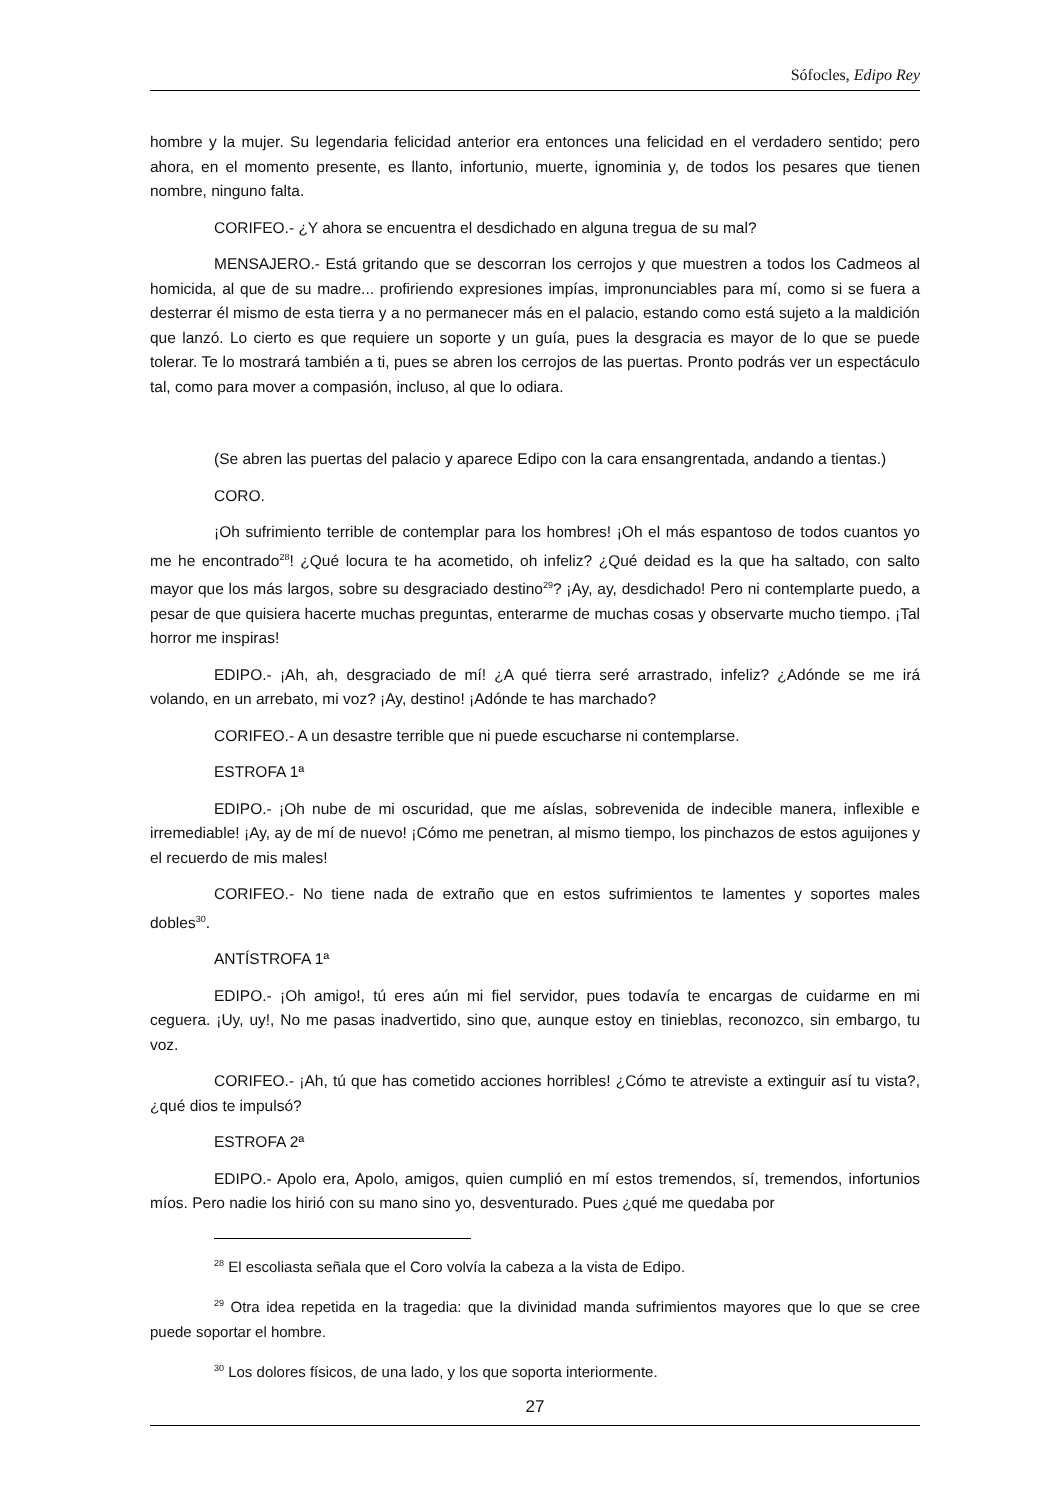Sófocles, Edipo Rey
hombre y la mujer. Su legendaria felicidad anterior era entonces una felicidad en el verdadero sentido; pero ahora, en el momento presente, es llanto, infortunio, muerte, ignominia y, de todos los pesares que tienen nombre, ninguno falta.
CORIFEO.- ¿Y ahora se encuentra el desdichado en alguna tregua de su mal?
MENSAJERO.- Está gritando que se descorran los cerrojos y que muestren a todos los Cadmeos al homicida, al que de su madre... profiriendo expresiones impías, impronunciables para mí, como si se fuera a desterrar él mismo de esta tierra y a no permanecer más en el palacio, estando como está sujeto a la maldición que lanzó. Lo cierto es que requiere un soporte y un guía, pues la desgracia es mayor de lo que se puede tolerar. Te lo mostrará también a ti, pues se abren los cerrojos de las puertas. Pronto podrás ver un espectáculo tal, como para mover a compasión, incluso, al que lo odiara.
(Se abren las puertas del palacio y aparece Edipo con la cara ensangrentada, andando a tientas.)
CORO.
¡Oh sufrimiento terrible de contemplar para los hombres! ¡Oh el más espantoso de todos cuantos yo me he encontrado<sup>28</sup>! ¿Qué locura te ha acometido, oh infeliz? ¿Qué deidad es la que ha saltado, con salto mayor que los más largos, sobre su desgraciado destino<sup>29</sup>? ¡Ay, ay, desdichado! Pero ni contemplarte puedo, a pesar de que quisiera hacerte muchas preguntas, enterarme de muchas cosas y observarte mucho tiempo. ¡Tal horror me inspiras!
EDIPO.- ¡Ah, ah, desgraciado de mí! ¿A qué tierra seré arrastrado, infeliz? ¿Adónde se me irá volando, en un arrebato, mi voz? ¡Ay, destino! ¡Adónde te has marchado?
CORIFEO.- A un desastre terrible que ni puede escucharse ni contemplarse.
ESTROFA 1ª
EDIPO.- ¡Oh nube de mi oscuridad, que me aíslas, sobrevenida de indecible manera, inflexible e irremediable! ¡Ay, ay de mí de nuevo! ¡Cómo me penetran, al mismo tiempo, los pinchazos de estos aguijones y el recuerdo de mis males!
CORIFEO.- No tiene nada de extraño que en estos sufrimientos te lamentes y soportes males dobles<sup>30</sup>.
ANTÍSTROFA 1ª
EDIPO.- ¡Oh amigo!, tú eres aún mi fiel servidor, pues todavía te encargas de cuidarme en mi ceguera. ¡Uy, uy!, No me pasas inadvertido, sino que, aunque estoy en tinieblas, reconozco, sin embargo, tu voz.
CORIFEO.- ¡Ah, tú que has cometido acciones horribles! ¿Cómo te atreviste a extinguir así tu vista?, ¿qué dios te impulsó?
ESTROFA 2ª
EDIPO.- Apolo era, Apolo, amigos, quien cumplió en mí estos tremendos, sí, tremendos, infortunios míos. Pero nadie los hirió con su mano sino yo, desventurado. Pues ¿qué me quedaba por
<sup>28</sup> El escoliasta señala que el Coro volvía la cabeza a la vista de Edipo.
<sup>29</sup> Otra idea repetida en la tragedia: que la divinidad manda sufrimientos mayores que lo que se cree puede soportar el hombre.
<sup>30</sup> Los dolores físicos, de una lado, y los que soporta interiormente.
27